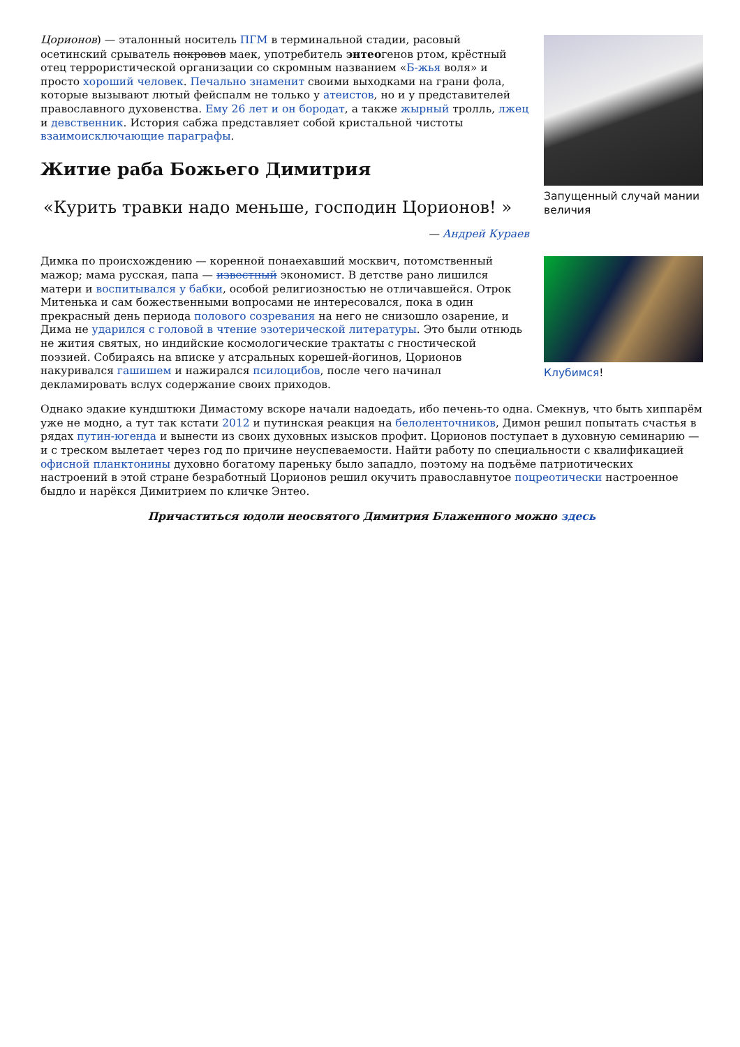Цорионов) — эталонный носитель ПГМ в терминальной стадии, расовый осетинский срыватель покровов маек, употребитель энтеогенов ртом, крёстный отец террористической организации со скромным названием «Б-жья воля» и просто хороший человек. Печально знаменит своими выходками на грани фола, которые вызывают лютый фейспалм не только у атеистов, но и у представителей православного духовенства. Ему 26 лет и он бородат, а также жырный тролль, лжец и девственник. История сабжа представляет собой кристальной чистоты взаимоисключающие параграфы.
Житие раба Божьего Димитрия
«Курить травки надо меньше, господин Цорионов! »
— Андрей Кураев
Димка по происхождению — коренной понаехавший москвич, потомственный мажор; мама русская, папа — известный экономист. В детстве рано лишился матери и воспитывался у бабки, особой религиозностью не отличавшейся. Отрок Митенька и сам божественными вопросами не интересовался, пока в один прекрасный день периода полового созревания на него не снизошло озарение, и Дима не ударился с головой в чтение эзотерической литературы. Это были отнюдь не жития святых, но индийские космологические трактаты с гностической поэзией. Собираясь на вписке у атсральных корешей-йогинов, Цорионов накуривался гашишем и нажирался псилоцибов, после чего начинал декламировать вслух содержание своих приходов.
Запущенный случай мании величия
Клубимся!
Однако эдакие кундштюки Димастому вскоре начали надоедать, ибо печень-то одна. Смекнув, что быть хиппарём уже не модно, а тут так кстати 2012 и путинская реакция на белоленточников, Димон решил попытать счастья в рядах путин-югенда и вынести из своих духовных изысков профит. Цорионов поступает в духовную семинарию — и с треском вылетает через год по причине неуспеваемости. Найти работу по специальности с квалификацией офисной планктонины духовно богатому пареньку было западло, поэтому на подъёме патриотических настроений в этой стране безработный Цорионов решил окучить православнутое поцреотически настроенное быдло и нарёкся Димитрием по кличке Энтео.
Причаститься юдоли неосвятого Димитрия Блаженного можно здесь